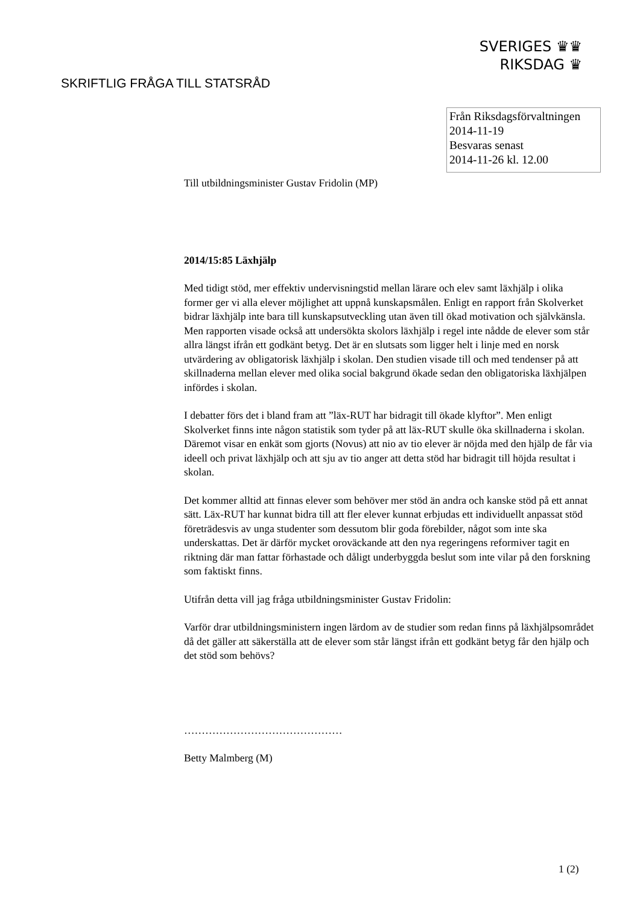SVERIGES ♛♛
RIKSDAG ♛
SKRIFTLIG FRÅGA TILL STATSRÅD
Från Riksdagsförvaltningen
2014-11-19
Besvaras senast
2014-11-26 kl. 12.00
Till utbildningsminister Gustav Fridolin (MP)
2014/15:85 Läxhjälp
Med tidigt stöd, mer effektiv undervisningstid mellan lärare och elev samt läxhjälp i olika former ger vi alla elever möjlighet att uppnå kunskapsmålen. Enligt en rapport från Skolverket bidrar läxhjälp inte bara till kunskapsutveckling utan även till ökad motivation och självkänsla. Men rapporten visade också att undersökta skolors läxhjälp i regel inte nådde de elever som står allra längst ifrån ett godkänt betyg. Det är en slutsats som ligger helt i linje med en norsk utvärdering av obligatorisk läxhjälp i skolan. Den studien visade till och med tendenser på att skillnaderna mellan elever med olika social bakgrund ökade sedan den obligatoriska läxhjälpen infördes i skolan.
I debatter förs det i bland fram att ”läx-RUT har bidragit till ökade klyftor”. Men enligt Skolverket finns inte någon statistik som tyder på att läx-RUT skulle öka skillnaderna i skolan. Däremot visar en enkät som gjorts (Novus) att nio av tio elever är nöjda med den hjälp de får via ideell och privat läxhjälp och att sju av tio anger att detta stöd har bidragit till höjda resultat i skolan.
Det kommer alltid att finnas elever som behöver mer stöd än andra och kanske stöd på ett annat sätt. Läx-RUT har kunnat bidra till att fler elever kunnat erbjudas ett individuellt anpassat stöd företrädesvis av unga studenter som dessutom blir goda förebilder, något som inte ska underskattas. Det är därför mycket oroväckande att den nya regeringens reformiver tagit en riktning där man fattar förhastade och dåligt underbyggda beslut som inte vilar på den forskning som faktiskt finns.
Utifrån detta vill jag fråga utbildningsminister Gustav Fridolin:
Varför drar utbildningsministern ingen lärdom av de studier som redan finns på läxhjälpsområdet då det gäller att säkerställa att de elever som står längst ifrån ett godkänt betyg får den hjälp och det stöd som behövs?
………………………………………
Betty Malmberg (M)
1 (2)